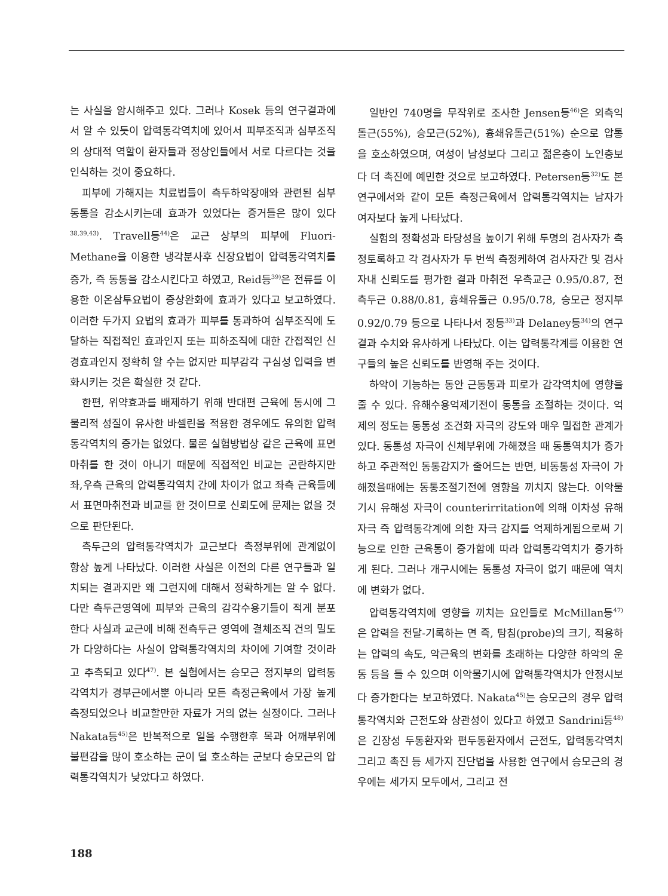는 사실을 암시해주고 있다. 그러나 Kosek 등의 연구결과에서 알 수 있듯이 압력통각역치에 있어서 피부조직과 심부조직의 상대적 역할이 환자들과 정상인들에서 서로 다르다는 것을 인식하는 것이 중요하다.
피부에 가해지는 치료법들이 측두하악장애와 관련된 심부 동통을 감소시키는데 효과가 있었다는 증거들은 많이 있다<sup>38,39,43)</sup>. Travell등<sup>44)</sup>은 교근 상부의 피부에 Fluori-Methane을 이용한 냉각분사후 신장요법이 압력통각역치를 증가, 즉 동통을 감소시킨다고 하였고, Reid등<sup>39)</sup>은 전류를 이용한 이온삼투요법이 증상완화에 효과가 있다고 보고하였다. 이러한 두가지 요법의 효과가 피부를 통과하여 심부조직에 도달하는 직접적인 효과인지 또는 피하조직에 대한 간접적인 신경효과인지 정확히 알 수는 없지만 피부감각 구심성 입력을 변화시키는 것은 확실한 것 같다.
한편, 위약효과를 배제하기 위해 반대편 근육에 동시에 그 물리적 성질이 유사한 바셀린을 적용한 경우에도 유의한 압력통각역치의 증가는 없었다. 물론 실험방법상 같은 근육에 표면마취를 한 것이 아니기 때문에 직접적인 비교는 곤란하지만 좌,우측 근육의 압력통각역치 간에 차이가 없고 좌측 근육들에서 표면마취전과 비교를 한 것이므로 신뢰도에 문제는 없을 것으로 판단된다.
측두근의 압력통각역치가 교근보다 측정부위에 관계없이 항상 높게 나타났다. 이러한 사실은 이전의 다른 연구들과 일치되는 결과지만 왜 그런지에 대해서 정확하게는 알 수 없다. 다만 측두근영역에 피부와 근육의 감각수용기들이 적게 분포한다 사실과 교근에 비해 전측두근 영역에 결체조직 건의 밀도가 다양하다는 사실이 압력통각역치의 차이에 기여할 것이라고 추측되고 있다<sup>47)</sup>. 본 실험에서는 승모근 정지부의 압력통각역치가 경부근에서뿐 아니라 모든 측정근육에서 가장 높게 측정되었으나 비교할만한 자료가 거의 없는 실정이다. 그러나 Nakata등<sup>45)</sup>은 반복적으로 일을 수행한후 목과 어깨부위에 불편감을 많이 호소하는 군이 덜 호소하는 군보다 승모근의 압력통각역치가 낮았다고 하였다.
일반인 740명을 무작위로 조사한 Jensen등<sup>46)</sup>은 외측익돌근(55%), 승모근(52%), 흉쇄유돌근(51%) 순으로 압통을 호소하였으며, 여성이 남성보다 그리고 젊은층이 노인층보다 더 촉진에 예민한 것으로 보고하였다. Petersen등<sup>32)</sup>도 본 연구에서와 같이 모든 측정근육에서 압력통각역치는 남자가 여자보다 높게 나타났다.
실험의 정확성과 타당성을 높이기 위해 두명의 검사자가 측정토록하고 각 검사자가 두 번씩 측정케하여 검사자간 및 검사자내 신뢰도를 평가한 결과 마취전 우측교근 0.95/0.87, 전측두근 0.88/0.81, 흉쇄유돌근 0.95/0.78, 승모근 정지부 0.92/0.79 등으로 나타나서 정등<sup>33)</sup>과 Delaney등<sup>34)</sup>의 연구결과 수치와 유사하게 나타났다. 이는 압력통각계를 이용한 연구들의 높은 신뢰도를 반영해 주는 것이다.
하악이 기능하는 동안 근동통과 피로가 감각역치에 영향을 줄 수 있다. 유해수용억제기전이 동통을 조절하는 것이다. 억제의 정도는 동통성 조건화 자극의 강도와 매우 밀접한 관계가 있다. 동통성 자극이 신체부위에 가해졌을 때 동통역치가 증가하고 주관적인 동통감지가 줄어드는 반면, 비동통성 자극이 가해졌을때에는 동통조절기전에 영향을 끼치지 않는다. 이악물기시 유해성 자극이 counterirritation에 의해 이차성 유해자극 즉 압력통각계에 의한 자극 감지를 억제하게됨으로써 기능으로 인한 근육통이 증가함에 따라 압력통각역치가 증가하게 된다. 그러나 개구시에는 동통성 자극이 없기 때문에 역치에 변화가 없다.
압력통각역치에 영향을 끼치는 요인들로 McMillan등<sup>47)</sup>은 압력을 전달-기록하는 면 즉, 탐침(probe)의 크기, 적용하는 압력의 속도, 악근육의 변화를 초래하는 다양한 하악의 운동 등을 들 수 있으며 이악물기시에 압력통각역치가 안정시보다 증가한다는 보고하였다. Nakata<sup>45)</sup>는 승모근의 경우 압력통각역치와 근전도와 상관성이 있다고 하였고 Sandrini등<sup>48)</sup>은 긴장성 두통환자와 편두통환자에서 근전도, 압력통각역치 그리고 촉진 등 세가지 진단법을 사용한 연구에서 승모근의 경우에는 세가지 모두에서, 그리고 전
188